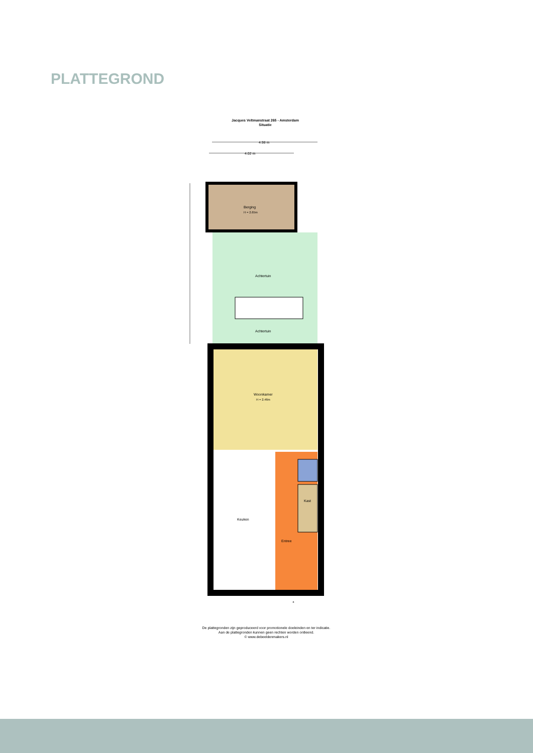PLATTEGROND
Jacques Veltmanstraat 265 - Amsterdam
Situatie
4.98 m
4.02 m
Berging
H = 2.65m
Achtertuin
Achtertuin
Woonkamer
H = 2.46m
Kast
Entree
Keuken
De plattegronden zijn geproduceerd voor promotionele doeleinden en ter indicatie.
Aan de plattegronden kunnen geen rechten worden ontleend.
© www.debeeldenmakers.nl